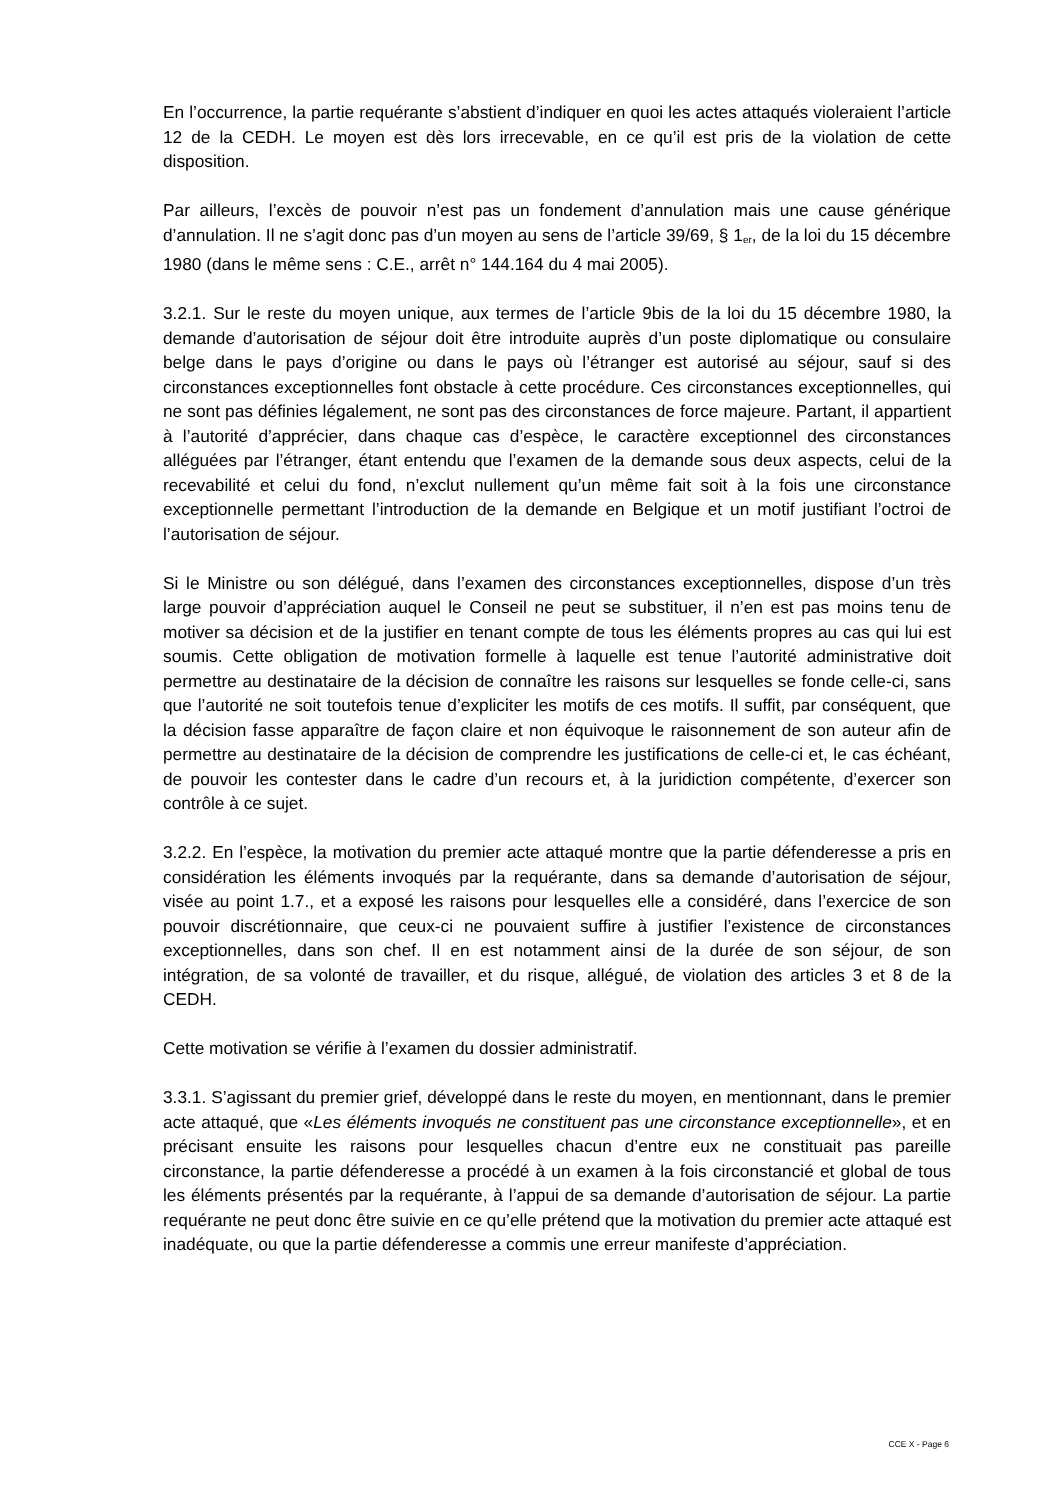En l’occurrence, la partie requérante s’abstient d’indiquer en quoi les actes attaqués violeraient l’article 12 de la CEDH. Le moyen est dès lors irrecevable, en ce qu’il est pris de la violation de cette disposition.
Par ailleurs, l’excès de pouvoir n’est pas un fondement d’annulation mais une cause générique d’annulation. Il ne s’agit donc pas d’un moyen au sens de l’article 39/69, § 1<sub>er</sub>, de la loi du 15 décembre 1980 (dans le même sens : C.E., arrêt n° 144.164 du 4 mai 2005).
3.2.1. Sur le reste du moyen unique, aux termes de l’article 9bis de la loi du 15 décembre 1980, la demande d’autorisation de séjour doit être introduite auprès d’un poste diplomatique ou consulaire belge dans le pays d’origine ou dans le pays où l’étranger est autorisé au séjour, sauf si des circonstances exceptionnelles font obstacle à cette procédure. Ces circonstances exceptionnelles, qui ne sont pas définies légalement, ne sont pas des circonstances de force majeure. Partant, il appartient à l’autorité d’apprécier, dans chaque cas d’espèce, le caractère exceptionnel des circonstances alléguées par l’étranger, étant entendu que l’examen de la demande sous deux aspects, celui de la recevabilité et celui du fond, n’exclut nullement qu’un même fait soit à la fois une circonstance exceptionnelle permettant l’introduction de la demande en Belgique et un motif justifiant l’octroi de l’autorisation de séjour.
Si le Ministre ou son délégué, dans l’examen des circonstances exceptionnelles, dispose d’un très large pouvoir d’appréciation auquel le Conseil ne peut se substituer, il n’en est pas moins tenu de motiver sa décision et de la justifier en tenant compte de tous les éléments propres au cas qui lui est soumis. Cette obligation de motivation formelle à laquelle est tenue l’autorité administrative doit permettre au destinataire de la décision de connaître les raisons sur lesquelles se fonde celle-ci, sans que l’autorité ne soit toutefois tenue d’expliciter les motifs de ces motifs. Il suffit, par conséquent, que la décision fasse apparaître de façon claire et non équivoque le raisonnement de son auteur afin de permettre au destinataire de la décision de comprendre les justifications de celle-ci et, le cas échéant, de pouvoir les contester dans le cadre d’un recours et, à la juridiction compétente, d’exercer son contrôle à ce sujet.
3.2.2. En l’espèce, la motivation du premier acte attaqué montre que la partie défenderesse a pris en considération les éléments invoqués par la requérante, dans sa demande d’autorisation de séjour, visée au point 1.7., et a exposé les raisons pour lesquelles elle a considéré, dans l’exercice de son pouvoir discrétionnaire, que ceux-ci ne pouvaient suffire à justifier l’existence de circonstances exceptionnelles, dans son chef. Il en est notamment ainsi de la durée de son séjour, de son intégration, de sa volonté de travailler, et du risque, allégué, de violation des articles 3 et 8 de la CEDH.
Cette motivation se vérifie à l’examen du dossier administratif.
3.3.1. S’agissant du premier grief, développé dans le reste du moyen, en mentionnant, dans le premier acte attaqué, que «Les éléments invoqués ne constituent pas une circonstance exceptionnelle», et en précisant ensuite les raisons pour lesquelles chacun d’entre eux ne constituait pas pareille circonstance, la partie défenderesse a procédé à un examen à la fois circonstancié et global de tous les éléments présentés par la requérante, à l’appui de sa demande d’autorisation de séjour. La partie requérante ne peut donc être suivie en ce qu’elle prétend que la motivation du premier acte attaqué est inadéquate, ou que la partie défenderesse a commis une erreur manifeste d’appréciation.
CCE X - Page 6